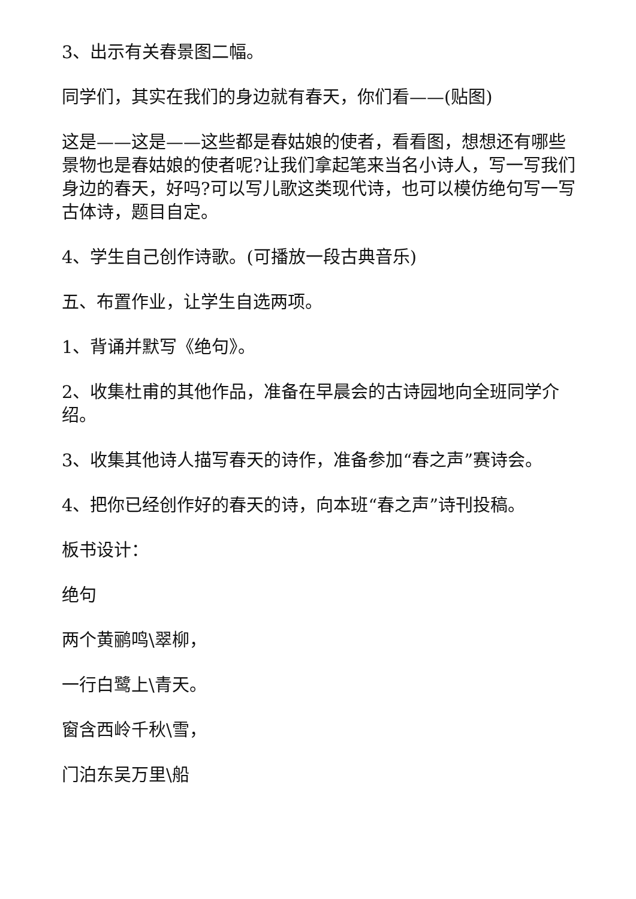3、出示有关春景图二幅。
同学们，其实在我们的身边就有春天，你们看——(贴图)
这是——这是——这些都是春姑娘的使者，看看图，想想还有哪些景物也是春姑娘的使者呢?让我们拿起笔来当名小诗人，写一写我们身边的春天，好吗?可以写儿歌这类现代诗，也可以模仿绝句写一写古体诗，题目自定。
4、学生自己创作诗歌。(可播放一段古典音乐)
五、布置作业，让学生自选两项。
1、背诵并默写《绝句》。
2、收集杜甫的其他作品，准备在早晨会的古诗园地向全班同学介绍。
3、收集其他诗人描写春天的诗作，准备参加“春之声”赛诗会。
4、把你已经创作好的春天的诗，向本班“春之声”诗刊投稿。
板书设计：
绝句
两个黄鹂鸣\翠柳，
一行白鹭上\青天。
窗含西岭千秋\雪，
门泊东吴万里\船